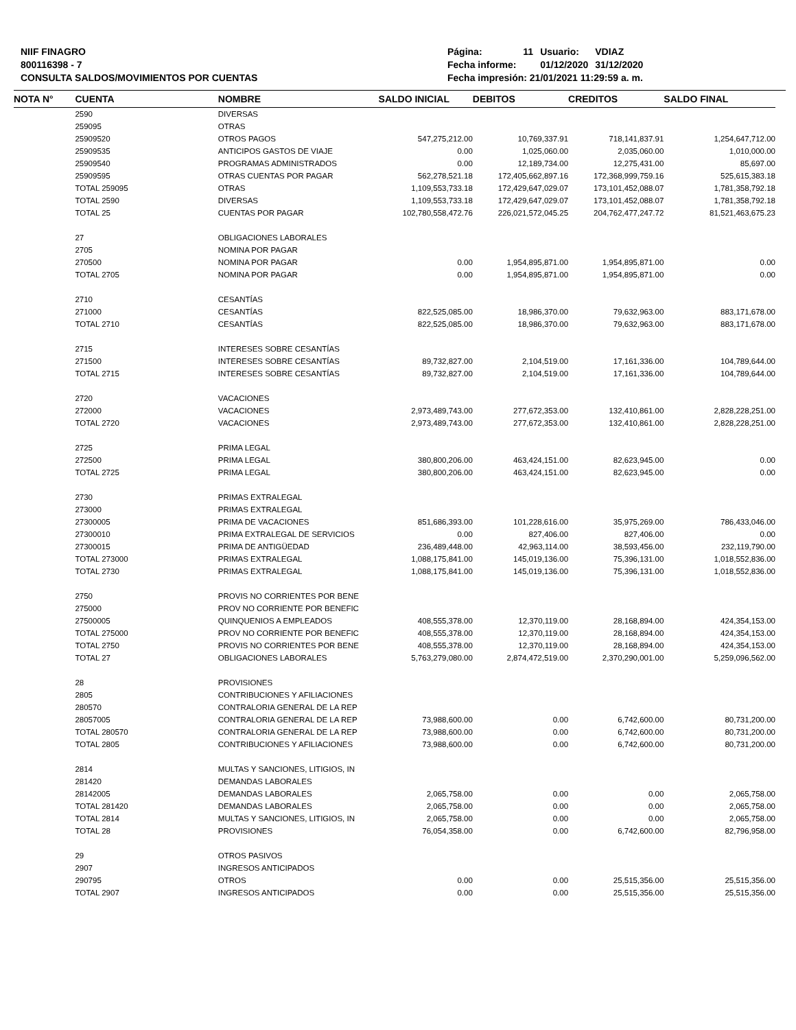NIIF FINAGRO
800116398 - 7
CONSULTA SALDOS/MOVIMIENTOS POR CUENTAS
| Página: | 11 | Usuario: | VDIAZ |
| Fecha informe: | | 01/12/2020 | 31/12/2020 |
| Fecha impresión: 21/01/2021 11:29:59 a. m. | | | |
| NOTA N° | CUENTA | NOMBRE | SALDO INICIAL | DEBITOS | CREDITOS | SALDO FINAL |
| --- | --- | --- | --- | --- | --- | --- |
| | 2590 | DIVERSAS | | | | |
| | 259095 | OTRAS | | | | |
| | 25909520 | OTROS PAGOS | 547,275,212.00 | 10,769,337.91 | 718,141,837.91 | 1,254,647,712.00 |
| | 25909535 | ANTICIPOS GASTOS DE VIAJE | 0.00 | 1,025,060.00 | 2,035,060.00 | 1,010,000.00 |
| | 25909540 | PROGRAMAS ADMINISTRADOS | 0.00 | 12,189,734.00 | 12,275,431.00 | 85,697.00 |
| | 25909595 | OTRAS CUENTAS POR PAGAR | 562,278,521.18 | 172,405,662,897.16 | 172,368,999,759.16 | 525,615,383.18 |
| | TOTAL 259095 | OTRAS | 1,109,553,733.18 | 172,429,647,029.07 | 173,101,452,088.07 | 1,781,358,792.18 |
| | TOTAL 2590 | DIVERSAS | 1,109,553,733.18 | 172,429,647,029.07 | 173,101,452,088.07 | 1,781,358,792.18 |
| | TOTAL 25 | CUENTAS POR PAGAR | 102,780,558,472.76 | 226,021,572,045.25 | 204,762,477,247.72 | 81,521,463,675.23 |
| | 27 | OBLIGACIONES LABORALES | | | | |
| | 2705 | NOMINA POR PAGAR | | | | |
| | 270500 | NOMINA POR PAGAR | 0.00 | 1,954,895,871.00 | 1,954,895,871.00 | 0.00 |
| | TOTAL 2705 | NOMINA POR PAGAR | 0.00 | 1,954,895,871.00 | 1,954,895,871.00 | 0.00 |
| | 2710 | CESANTÍAS | | | | |
| | 271000 | CESANTÍAS | 822,525,085.00 | 18,986,370.00 | 79,632,963.00 | 883,171,678.00 |
| | TOTAL 2710 | CESANTÍAS | 822,525,085.00 | 18,986,370.00 | 79,632,963.00 | 883,171,678.00 |
| | 2715 | INTERESES SOBRE CESANTÍAS | | | | |
| | 271500 | INTERESES SOBRE CESANTÍAS | 89,732,827.00 | 2,104,519.00 | 17,161,336.00 | 104,789,644.00 |
| | TOTAL 2715 | INTERESES SOBRE CESANTÍAS | 89,732,827.00 | 2,104,519.00 | 17,161,336.00 | 104,789,644.00 |
| | 2720 | VACACIONES | | | | |
| | 272000 | VACACIONES | 2,973,489,743.00 | 277,672,353.00 | 132,410,861.00 | 2,828,228,251.00 |
| | TOTAL 2720 | VACACIONES | 2,973,489,743.00 | 277,672,353.00 | 132,410,861.00 | 2,828,228,251.00 |
| | 2725 | PRIMA LEGAL | | | | |
| | 272500 | PRIMA LEGAL | 380,800,206.00 | 463,424,151.00 | 82,623,945.00 | 0.00 |
| | TOTAL 2725 | PRIMA LEGAL | 380,800,206.00 | 463,424,151.00 | 82,623,945.00 | 0.00 |
| | 2730 | PRIMAS EXTRALEGAL | | | | |
| | 273000 | PRIMAS EXTRALEGAL | | | | |
| | 27300005 | PRIMA DE VACACIONES | 851,686,393.00 | 101,228,616.00 | 35,975,269.00 | 786,433,046.00 |
| | 27300010 | PRIMA EXTRALEGAL DE SERVICIOS | 0.00 | 827,406.00 | 827,406.00 | 0.00 |
| | 27300015 | PRIMA DE ANTIGÜEDAD | 236,489,448.00 | 42,963,114.00 | 38,593,456.00 | 232,119,790.00 |
| | TOTAL 273000 | PRIMAS EXTRALEGAL | 1,088,175,841.00 | 145,019,136.00 | 75,396,131.00 | 1,018,552,836.00 |
| | TOTAL 2730 | PRIMAS EXTRALEGAL | 1,088,175,841.00 | 145,019,136.00 | 75,396,131.00 | 1,018,552,836.00 |
| | 2750 | PROVIS NO CORRIENTES POR BENE | | | | |
| | 275000 | PROV NO CORRIENTE POR BENEFIC | | | | |
| | 27500005 | QUINQUENIOS A EMPLEADOS | 408,555,378.00 | 12,370,119.00 | 28,168,894.00 | 424,354,153.00 |
| | TOTAL 275000 | PROV NO CORRIENTE POR BENEFIC | 408,555,378.00 | 12,370,119.00 | 28,168,894.00 | 424,354,153.00 |
| | TOTAL 2750 | PROVIS NO CORRIENTES POR BENE | 408,555,378.00 | 12,370,119.00 | 28,168,894.00 | 424,354,153.00 |
| | TOTAL 27 | OBLIGACIONES LABORALES | 5,763,279,080.00 | 2,874,472,519.00 | 2,370,290,001.00 | 5,259,096,562.00 |
| | 28 | PROVISIONES | | | | |
| | 2805 | CONTRIBUCIONES Y AFILIACIONES | | | | |
| | 280570 | CONTRALORIA GENERAL DE LA REP | | | | |
| | 28057005 | CONTRALORIA GENERAL DE LA REP | 73,988,600.00 | 0.00 | 6,742,600.00 | 80,731,200.00 |
| | TOTAL 280570 | CONTRALORIA GENERAL DE LA REP | 73,988,600.00 | 0.00 | 6,742,600.00 | 80,731,200.00 |
| | TOTAL 2805 | CONTRIBUCIONES Y AFILIACIONES | 73,988,600.00 | 0.00 | 6,742,600.00 | 80,731,200.00 |
| | 2814 | MULTAS Y SANCIONES, LITIGIOS, IN | | | | |
| | 281420 | DEMANDAS LABORALES | | | | |
| | 28142005 | DEMANDAS LABORALES | 2,065,758.00 | 0.00 | 0.00 | 2,065,758.00 |
| | TOTAL 281420 | DEMANDAS LABORALES | 2,065,758.00 | 0.00 | 0.00 | 2,065,758.00 |
| | TOTAL 2814 | MULTAS Y SANCIONES, LITIGIOS, IN | 2,065,758.00 | 0.00 | 0.00 | 2,065,758.00 |
| | TOTAL 28 | PROVISIONES | 76,054,358.00 | 0.00 | 6,742,600.00 | 82,796,958.00 |
| | 29 | OTROS PASIVOS | | | | |
| | 2907 | INGRESOS ANTICIPADOS | | | | |
| | 290795 | OTROS | 0.00 | 0.00 | 25,515,356.00 | 25,515,356.00 |
| | TOTAL 2907 | INGRESOS ANTICIPADOS | 0.00 | 0.00 | 25,515,356.00 | 25,515,356.00 |